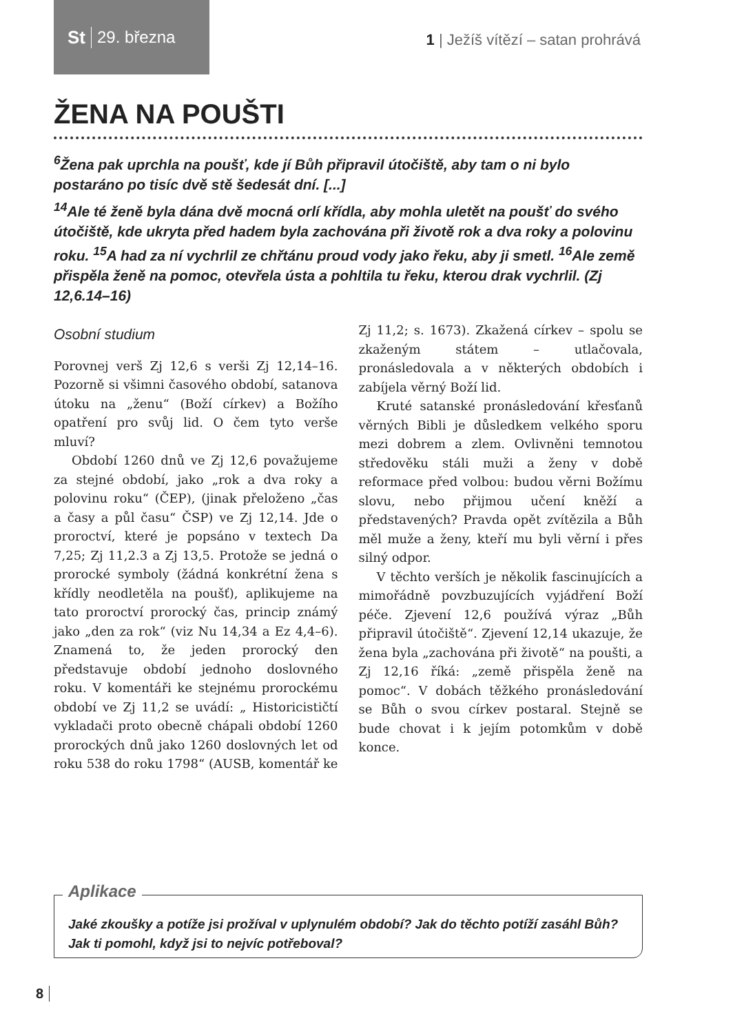St 29. března
1 | Ježíš vítězí – satan prohrává
ŽENA NA POUŠTI
<sup>6</sup> Žena pak uprchla na poušť, kde jí Bůh připravil útočiště, aby tam o ni bylo postaráno po tisíc dvě stě šedesát dní. [...]
<sup>14</sup> Ale té ženě byla dána dvě mocná orlí křídla, aby mohla uletět na poušť do svého útočiště, kde ukryta před hadem byla zachována při životě rok a dva roky a polovinu roku. <sup>15</sup>A had za ní vychrlil ze chřtánu proud vody jako řeku, aby ji smetl. <sup>16</sup>Ale země přispěla ženě na pomoc, otevřela ústa a pohltila tu řeku, kterou drak vychrlil. (Zj 12,6.14–16)
Osobní studium
Porovnej verš Zj 12,6 s verši Zj 12,14–16. Pozorně si všimni časového období, satanova útoku na „ženu“ (Boží církev) a Božího opatření pro svůj lid. O čem tyto verše mluví?
Období 1260 dnů ve Zj 12,6 považujeme za stejné období, jako „rok a dva roky a polovinu roku“ (ČEP), (jinak přeloženo „čas a časy a půl času“ ČSP) ve Zj 12,14. Jde o proroctví, které je popsáno v textech Da 7,25; Zj 11,2.3 a Zj 13,5. Protože se jedná o prorocké symboly (žádná konkrétní žena s křídly neodletěla na poušť), aplikujeme na tato proroctví prorocký čas, princip známý jako „den za rok“ (viz Nu 14,34 a Ez 4,4–6). Znamená to, že jeden prorocký den představuje období jednoho doslovného roku. V komentáři ke stejnému prorockému období ve Zj 11,2 se uvádí: „ Historicističtí vykladači proto obecně chápali období 1260 prorockých dnů jako 1260 doslovných let od roku 538 do roku 1798“ (AUSB, komentář ke Zj 11,2; s. 1673). Zkažená církev – spolu se zkaženým státem – utlačovala, pronásledovala a v některých obdobích i zabíjela věrný Boží lid.
Kruté satanské pronásledování křesťanů věrných Bibli je důsledkem velkého sporu mezi dobrem a zlem. Ovlivněni temnotou středověku stáli muži a ženy v době reformace před volbou: budou věrni Božímu slovu, nebo přijmou učení kněží a představených? Pravda opět zvítězila a Bůh měl muže a ženy, kteří mu byli věrní i přes silný odpor.
V těchto verších je několik fascinujících a mimořádně povzbuzujících vyjádření Boží péče. Zjevení 12,6 používá výraz „Bůh připravil útočiště“. Zjevení 12,14 ukazuje, že žena byla „zachována při životě“ na poušti, a Zj 12,16 říká: „země přispěla ženě na pomoc“. V dobách těžkého pronásledování se Bůh o svou církev postaral. Stejně se bude chovat i k jejím potomkům v době konce.
Aplikace
Jaké zkoušky a potíže jsi prožíval v uplynulém období? Jak do těchto potíží zasáhl Bůh? Jak ti pomohl, když jsi to nejvíc potřeboval?
8